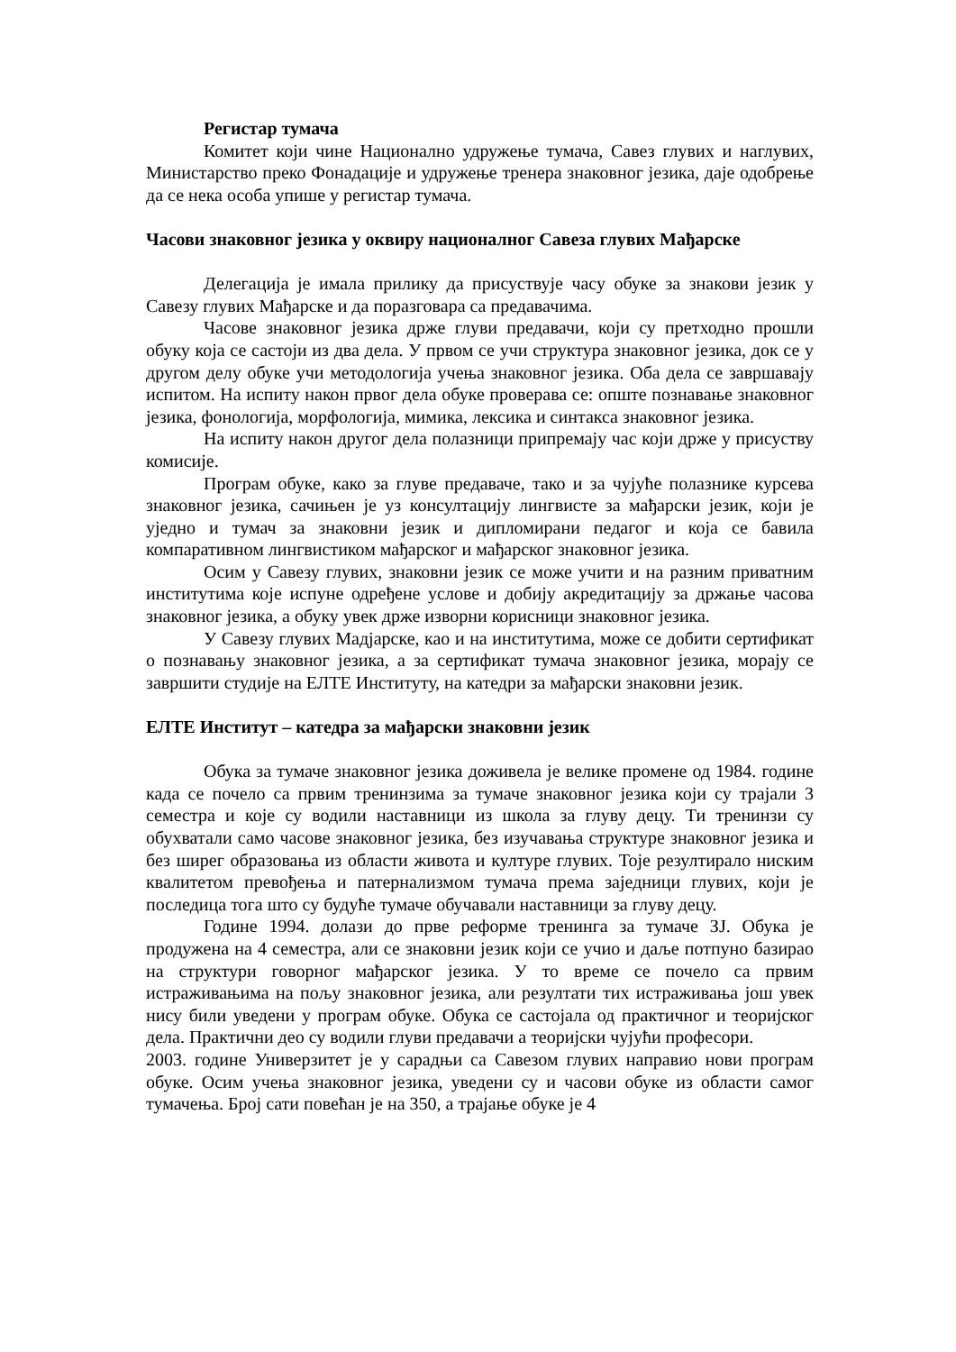Регистар тумача
Комитет који чине Национално удружење тумача, Савез глувих и наглувих, Министарство преко Фонадације и удружење тренера знаковног језика, даје одобрење да се нека особа упише у регистар тумача.
Часови знаковног језика у оквиру националног Савеза глувих Мађарске
Делегација је имала прилику да присуствује часу обуке за знакови језик у Савезу глувих Мађарске и да поразговара са предавачима.
Часове знаковног језика држе глуви предавачи, који су претходно прошли обуку која се састоји из два дела. У првом се учи структура знаковног језика, док се у другом делу обуке учи методологија учења знаковног језика. Оба дела се завршавају испитом. На испиту након првог дела обуке проверава се: опште познавање знаковног језика, фонологија, морфологија, мимика, лексика и синтакса знаковног језика.
На испиту након другог дела полазници припремају час који држе у присуству комисије.
Програм обуке, како за глуве предаваче, тако и за чујуће полазнике курсева знаковног језика, сачињен је уз консултацију лингвисте за мађарски језик, који је уједно и тумач за знаковни језик и дипломирани педагог и која се бавила компаративном лингвистиком мађарског и мађарског знаковног језика.
Осим у Савезу глувих, знаковни језик се може учити и на разним приватним институтима које испуне одређене услове и добију акредитацију за држање часова знаковног језика, а обуку увек држе изворни корисници знаковног језика.
У Савезу глувих Мадјарске, као и на институтима, може се добити сертификат о познавању знаковног језика, а за сертификат тумача знаковног језика, морају се завршити студије на ЕЛТЕ Институту, на катедри за мађарски знаковни језик.
ЕЛТЕ Институт – катедра за мађарски знаковни језик
Обука за тумаче знаковног језика доживела је велике промене од 1984. године када се почело са првим тренинзима за тумаче знаковног језика који су трајали 3 семестра и које су водили наставници из школа за глуву децу. Ти тренинзи су обухватали само часове знаковног језика, без изучавања структуре знаковног језика и без ширег образовања из области живота и културе глувих. Тоје резултирало ниским квалитетом превођења и патернализмом тумача према заједници глувих, који је последица тога што су будуће тумаче обучавали наставници за глуву децу.
Године 1994. долази до прве реформе тренинга за тумаче ЗЈ. Обука је продужена на 4 семестра, али се знаковни језик који се учио и даље потпуно базирао на структури говорног мађарског језика. У то време се почело са првим истраживањима на пољу знаковног језика, али резултати тих истраживања још увек нису били уведени у програм обуке. Обука се састојала од практичног и теоријског дела. Практични део су водили глуви предавачи а теоријски чујући професори.
2003. године Универзитет је у сарадњи са Савезом глувих направио нови програм обуке. Осим учења знаковног језика, уведени су и часови обуке из области самог тумачења. Број сати повећан је на 350, а трајање обуке је 4